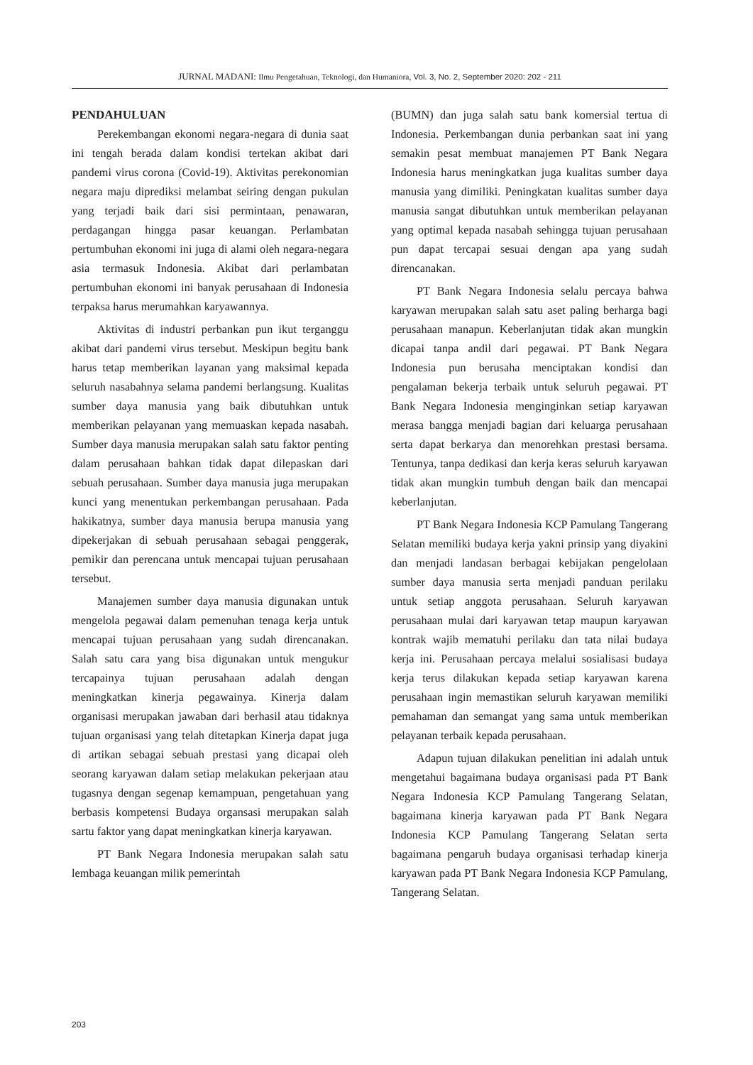JURNAL MADANI: Ilmu Pengetahuan, Teknologi, dan Humaniora, Vol. 3, No. 2, September 2020: 202 - 211
PENDAHULUAN
Perekembangan ekonomi negara-negara di dunia saat ini tengah berada dalam kondisi tertekan akibat dari pandemi virus corona (Covid-19). Aktivitas perekonomian negara maju diprediksi melambat seiring dengan pukulan yang terjadi baik dari sisi permintaan, penawaran, perdagangan hingga pasar keuangan. Perlambatan pertumbuhan ekonomi ini juga di alami oleh negara-negara asia termasuk Indonesia. Akibat dari perlambatan pertumbuhan ekonomi ini banyak perusahaan di Indonesia terpaksa harus merumahkan karyawannya.
Aktivitas di industri perbankan pun ikut terganggu akibat dari pandemi virus tersebut. Meskipun begitu bank harus tetap memberikan layanan yang maksimal kepada seluruh nasabahnya selama pandemi berlangsung. Kualitas sumber daya manusia yang baik dibutuhkan untuk memberikan pelayanan yang memuaskan kepada nasabah. Sumber daya manusia merupakan salah satu faktor penting dalam perusahaan bahkan tidak dapat dilepaskan dari sebuah perusahaan. Sumber daya manusia juga merupakan kunci yang menentukan perkembangan perusahaan. Pada hakikatnya, sumber daya manusia berupa manusia yang dipekerjakan di sebuah perusahaan sebagai penggerak, pemikir dan perencana untuk mencapai tujuan perusahaan tersebut.
Manajemen sumber daya manusia digunakan untuk mengelola pegawai dalam pemenuhan tenaga kerja untuk mencapai tujuan perusahaan yang sudah direncanakan. Salah satu cara yang bisa digunakan untuk mengukur tercapainya tujuan perusahaan adalah dengan meningkatkan kinerja pegawainya. Kinerja dalam organisasi merupakan jawaban dari berhasil atau tidaknya tujuan organisasi yang telah ditetapkan Kinerja dapat juga di artikan sebagai sebuah prestasi yang dicapai oleh seorang karyawan dalam setiap melakukan pekerjaan atau tugasnya dengan segenap kemampuan, pengetahuan yang berbasis kompetensi Budaya organsasi merupakan salah sartu faktor yang dapat meningkatkan kinerja karyawan.
PT Bank Negara Indonesia merupakan salah satu lembaga keuangan milik pemerintah
(BUMN) dan juga salah satu bank komersial tertua di Indonesia. Perkembangan dunia perbankan saat ini yang semakin pesat membuat manajemen PT Bank Negara Indonesia harus meningkatkan juga kualitas sumber daya manusia yang dimiliki. Peningkatan kualitas sumber daya manusia sangat dibutuhkan untuk memberikan pelayanan yang optimal kepada nasabah sehingga tujuan perusahaan pun dapat tercapai sesuai dengan apa yang sudah direncanakan.
PT Bank Negara Indonesia selalu percaya bahwa karyawan merupakan salah satu aset paling berharga bagi perusahaan manapun. Keberlanjutan tidak akan mungkin dicapai tanpa andil dari pegawai. PT Bank Negara Indonesia pun berusaha menciptakan kondisi dan pengalaman bekerja terbaik untuk seluruh pegawai. PT Bank Negara Indonesia menginginkan setiap karyawan merasa bangga menjadi bagian dari keluarga perusahaan serta dapat berkarya dan menorehkan prestasi bersama. Tentunya, tanpa dedikasi dan kerja keras seluruh karyawan tidak akan mungkin tumbuh dengan baik dan mencapai keberlanjutan.
PT Bank Negara Indonesia KCP Pamulang Tangerang Selatan memiliki budaya kerja yakni prinsip yang diyakini dan menjadi landasan berbagai kebijakan pengelolaan sumber daya manusia serta menjadi panduan perilaku untuk setiap anggota perusahaan. Seluruh karyawan perusahaan mulai dari karyawan tetap maupun karyawan kontrak wajib mematuhi perilaku dan tata nilai budaya kerja ini. Perusahaan percaya melalui sosialisasi budaya kerja terus dilakukan kepada setiap karyawan karena perusahaan ingin memastikan seluruh karyawan memiliki pemahaman dan semangat yang sama untuk memberikan pelayanan terbaik kepada perusahaan.
Adapun tujuan dilakukan penelitian ini adalah untuk mengetahui bagaimana budaya organisasi pada PT Bank Negara Indonesia KCP Pamulang Tangerang Selatan, bagaimana kinerja karyawan pada PT Bank Negara Indonesia KCP Pamulang Tangerang Selatan serta bagaimana pengaruh budaya organisasi terhadap kinerja karyawan pada PT Bank Negara Indonesia KCP Pamulang, Tangerang Selatan.
203